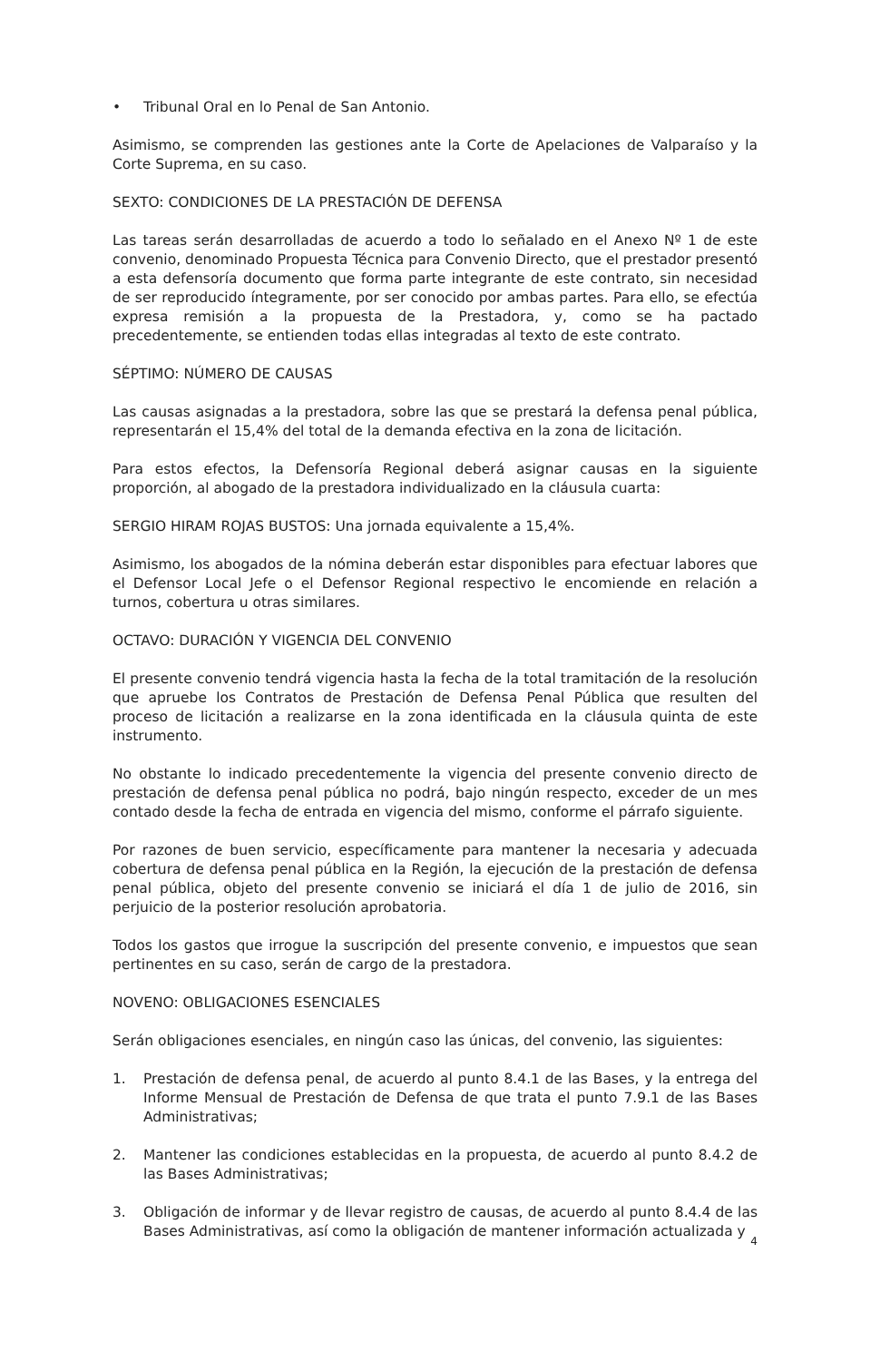• Tribunal Oral en lo Penal de San Antonio.
Asimismo, se comprenden las gestiones ante la Corte de Apelaciones de Valparaíso y la Corte Suprema, en su caso.
SEXTO: CONDICIONES DE LA PRESTACIÓN DE DEFENSA
Las tareas serán desarrolladas de acuerdo a todo lo señalado en el Anexo Nº 1 de este convenio, denominado Propuesta Técnica para Convenio Directo, que el prestador presentó a esta defensoría documento que forma parte integrante de este contrato, sin necesidad de ser reproducido íntegramente, por ser conocido por ambas partes. Para ello, se efectúa expresa remisión a la propuesta de la Prestadora, y, como se ha pactado precedentemente, se entienden todas ellas integradas al texto de este contrato.
SÉPTIMO: NÚMERO DE CAUSAS
Las causas asignadas a la prestadora, sobre las que se prestará la defensa penal pública, representarán el 15,4% del total de la demanda efectiva en la zona de licitación.
Para estos efectos, la Defensoría Regional deberá asignar causas en la siguiente proporción, al abogado de la prestadora individualizado en la cláusula cuarta:
SERGIO HIRAM ROJAS BUSTOS: Una jornada equivalente a 15,4%.
Asimismo, los abogados de la nómina deberán estar disponibles para efectuar labores que el Defensor Local Jefe o el Defensor Regional respectivo le encomiende en relación a turnos, cobertura u otras similares.
OCTAVO: DURACIÓN Y VIGENCIA DEL CONVENIO
El presente convenio tendrá vigencia hasta la fecha de la total tramitación de la resolución que apruebe los Contratos de Prestación de Defensa Penal Pública que resulten del proceso de licitación a realizarse en la zona identificada en la cláusula quinta de este instrumento.
No obstante lo indicado precedentemente la vigencia del presente convenio directo de prestación de defensa penal pública no podrá, bajo ningún respecto, exceder de un mes contado desde la fecha de entrada en vigencia del mismo, conforme el párrafo siguiente.
Por razones de buen servicio, específicamente para mantener la necesaria y adecuada cobertura de defensa penal pública en la Región, la ejecución de la prestación de defensa penal pública, objeto del presente convenio se iniciará el día 1 de julio de 2016, sin perjuicio de la posterior resolución aprobatoria.
Todos los gastos que irrogue la suscripción del presente convenio, e impuestos que sean pertinentes en su caso, serán de cargo de la prestadora.
NOVENO: OBLIGACIONES ESENCIALES
Serán obligaciones esenciales, en ningún caso las únicas, del convenio, las siguientes:
1. Prestación de defensa penal, de acuerdo al punto 8.4.1 de las Bases, y la entrega del Informe Mensual de Prestación de Defensa de que trata el punto 7.9.1 de las Bases Administrativas;
2. Mantener las condiciones establecidas en la propuesta, de acuerdo al punto 8.4.2 de las Bases Administrativas;
3. Obligación de informar y de llevar registro de causas, de acuerdo al punto 8.4.4 de las Bases Administrativas, así como la obligación de mantener información actualizada y
4